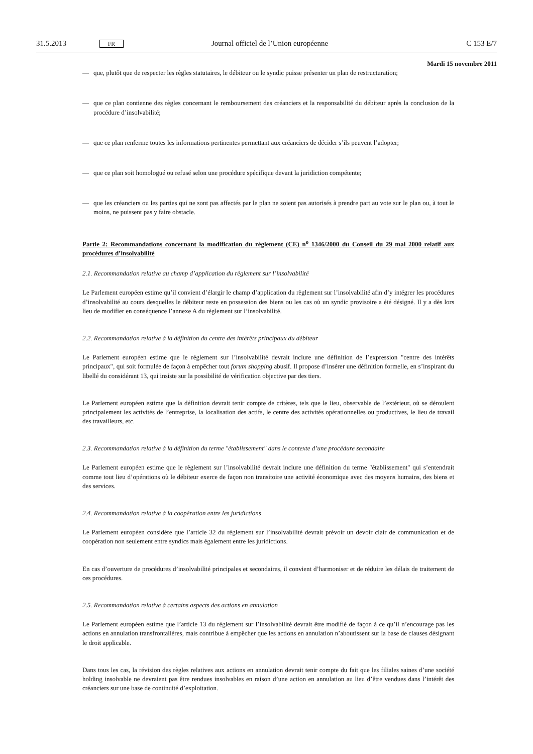31.5.2013 FR Journal officiel de l’Union européenne C 153 E/7
Mardi 15 novembre 2011
— que, plutôt que de respecter les règles statutaires, le débiteur ou le syndic puisse présenter un plan de restructuration;
— que ce plan contienne des règles concernant le remboursement des créanciers et la responsabilité du débiteur après la conclusion de la procédure d’insolvabilité;
— que ce plan renferme toutes les informations pertinentes permettant aux créanciers de décider s’ils peuvent l’adopter;
— que ce plan soit homologué ou refusé selon une procédure spécifique devant la juridiction compétente;
— que les créanciers ou les parties qui ne sont pas affectés par le plan ne soient pas autorisés à prendre part au vote sur le plan ou, à tout le moins, ne puissent pas y faire obstacle.
Partie 2: Recommandations concernant la modification du règlement (CE) n<sup>o</sup> 1346/2000 du Conseil du 29 mai 2000 relatif aux procédures d’insolvabilité
2.1. Recommandation relative au champ d’application du règlement sur l’insolvabilité
Le Parlement européen estime qu’il convient d’élargir le champ d’application du règlement sur l’insolvabilité afin d’y intégrer les procédures d’insolvabilité au cours desquelles le débiteur reste en possession des biens ou les cas où un syndic provisoire a été désigné. Il y a dès lors lieu de modifier en conséquence l’annexe A du règlement sur l’insolvabilité.
2.2. Recommandation relative à la définition du centre des intérêts principaux du débiteur
Le Parlement européen estime que le règlement sur l’insolvabilité devrait inclure une définition de l’expression "centre des intérêts principaux", qui soit formulée de façon à empêcher tout forum shopping abusif. Il propose d’insérer une définition formelle, en s’inspirant du libellé du considérant 13, qui insiste sur la possibilité de vérification objective par des tiers.
Le Parlement européen estime que la définition devrait tenir compte de critères, tels que le lieu, observable de l’extérieur, où se déroulent principalement les activités de l’entreprise, la localisation des actifs, le centre des activités opérationnelles ou productives, le lieu de travail des travailleurs, etc.
2.3. Recommandation relative à la définition du terme "établissement" dans le contexte d’une procédure secondaire
Le Parlement européen estime que le règlement sur l’insolvabilité devrait inclure une définition du terme "établissement" qui s’entendrait comme tout lieu d’opérations où le débiteur exerce de façon non transitoire une activité économique avec des moyens humains, des biens et des services.
2.4. Recommandation relative à la coopération entre les juridictions
Le Parlement européen considère que l’article 32 du règlement sur l’insolvabilité devrait prévoir un devoir clair de communication et de coopération non seulement entre syndics mais également entre les juridictions.
En cas d’ouverture de procédures d’insolvabilité principales et secondaires, il convient d’harmoniser et de réduire les délais de traitement de ces procédures.
2.5. Recommandation relative à certains aspects des actions en annulation
Le Parlement européen estime que l’article 13 du règlement sur l’insolvabilité devrait être modifié de façon à ce qu’il n’encourage pas les actions en annulation transfrontalières, mais contribue à empêcher que les actions en annulation n’aboutissent sur la base de clauses désignant le droit applicable.
Dans tous les cas, la révision des règles relatives aux actions en annulation devrait tenir compte du fait que les filiales saines d’une société holding insolvable ne devraient pas être rendues insolvables en raison d’une action en annulation au lieu d’être vendues dans l’intérêt des créanciers sur une base de continuité d’exploitation.